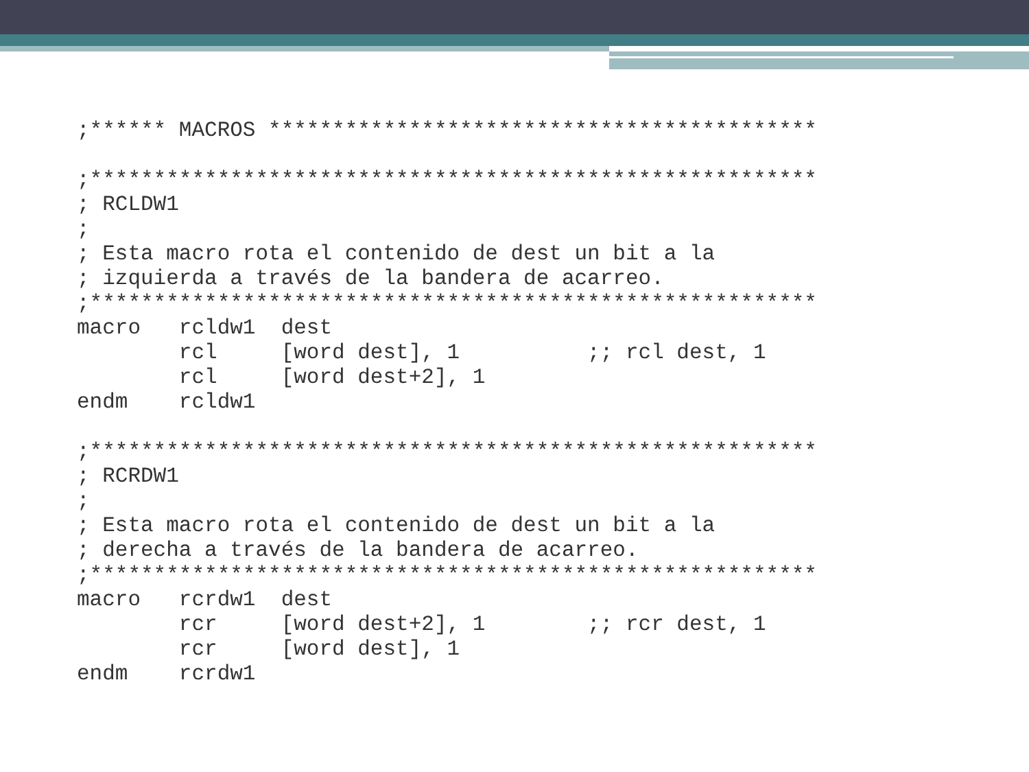;****** MACROS *******************************************

;*********************************************************
; RCLDW1
;
; Esta macro rota el contenido de dest un bit a la
; izquierda a través de la bandera de acarreo.
;*********************************************************
macro   rcldw1  dest
        rcl     [word dest], 1          ;; rcl dest, 1
        rcl     [word dest+2], 1
endm    rcldw1

;*********************************************************
; RCRDW1
;
; Esta macro rota el contenido de dest un bit a la
; derecha a través de la bandera de acarreo.
;*********************************************************
macro   rcrdw1  dest
        rcr     [word dest+2], 1        ;; rcr dest, 1
        rcr     [word dest], 1
endm    rcrdw1